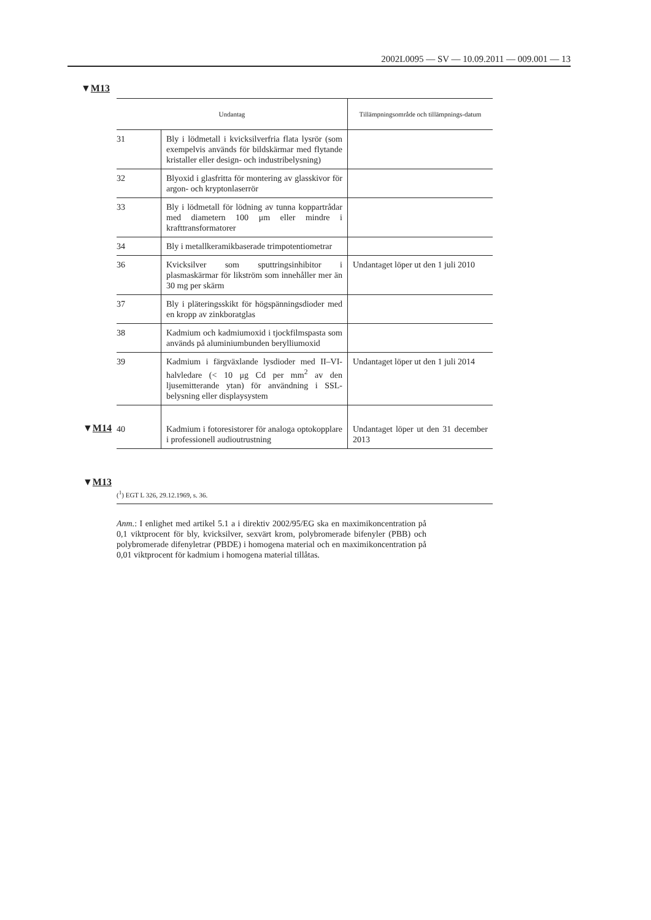2002L0095 — SV — 10.09.2011 — 009.001 — 13
▼M13
▼M14
▼M13
| Undantag | | Tillämpningsområde och tillämpnings-datum |
| --- | --- | --- |
| 31 | Bly i lödmetall i kvicksilverfria flata lysrör (som exempelvis används för bildskärmar med flytande kristaller eller design- och industribelysning) | |
| 32 | Blyoxid i glasfritta för montering av glasskivor för argon- och kryptonlaserrör | |
| 33 | Bly i lödmetall för lödning av tunna koppartrådar med diametern 100 μm eller mindre i krafttransformatorer | |
| 34 | Bly i metallkeramikbaserade trimpotentiometrar | |
| 36 | Kvicksilver som sputtringsinhibitor i plasmaskärmar för likström som innehåller mer än 30 mg per skärm | Undantaget löper ut den 1 juli 2010 |
| 37 | Bly i pläteringsskikt för högspänningsdioder med en kropp av zinkboratglas | |
| 38 | Kadmium och kadmiumoxid i tjockfilmspasta som används på aluminiumbunden berylliumoxid | |
| 39 | Kadmium i färgväxlande lysdioder med II–VI-halvledare (< 10 μg Cd per mm<sup>2</sup> av den ljusemitterande ytan) för användning i SSL-belysning eller displaysystem | Undantaget löper ut den 1 juli 2014 |
| 40 | Kadmium i fotoresistorer för analoga optokopplare i professionell audioutrustning | Undantaget löper ut den 31 december 2013 |
(<sup>1</sup>) EGT L 326, 29.12.1969, s. 36.
Anm.: I enlighet med artikel 5.1 a i direktiv 2002/95/EG ska en maximikoncentration på 0,1 viktprocent för bly, kvicksilver, sexvärt krom, polybromerade bifenyler (PBB) och polybromerade difenyletrar (PBDE) i homogena material och en maximikoncentration på 0,01 viktprocent för kadmium i homogena material tillåtas.